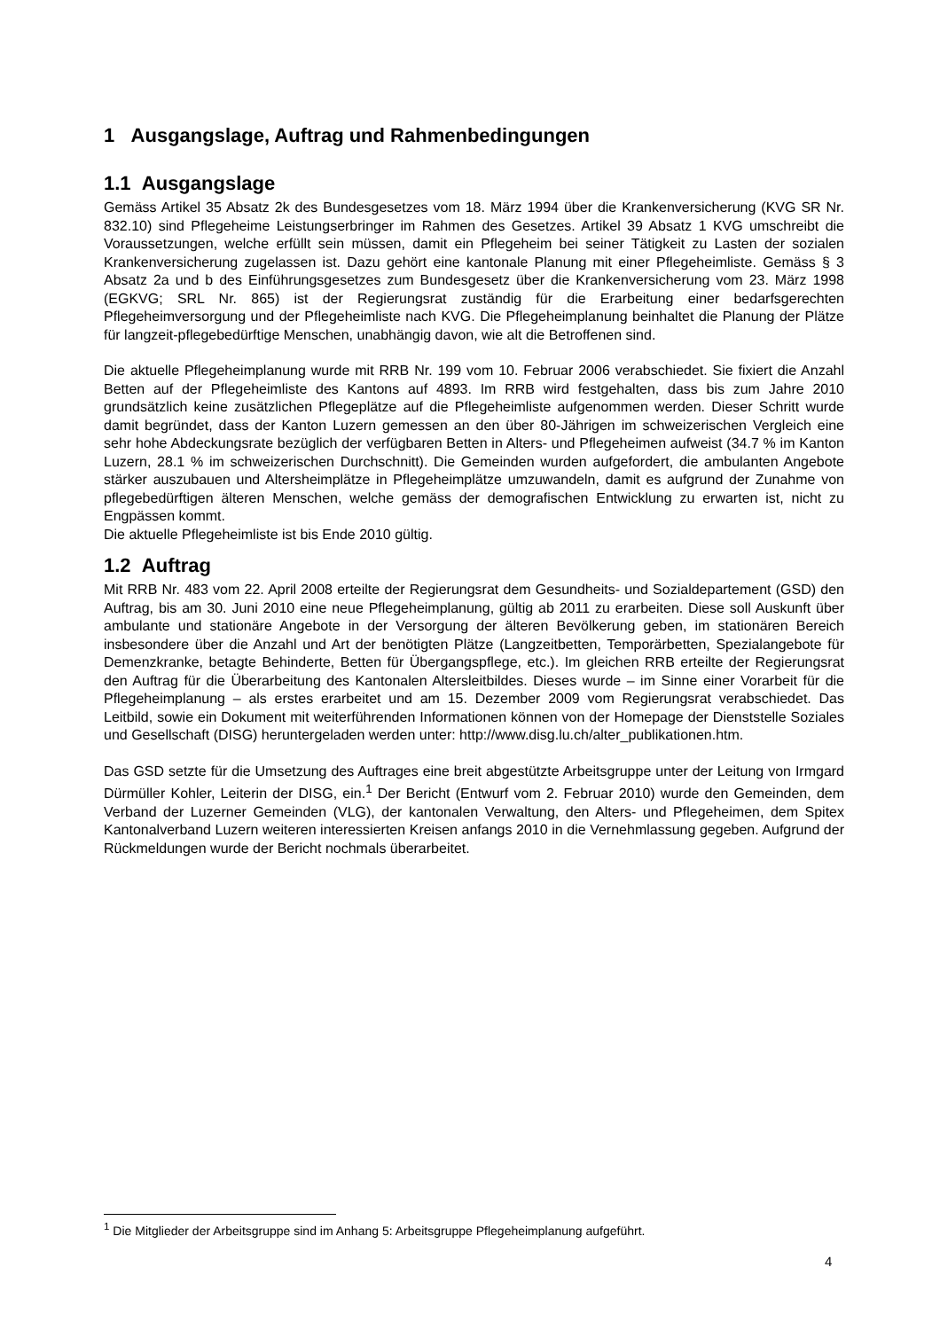1 Ausgangslage, Auftrag und Rahmenbedingungen
1.1 Ausgangslage
Gemäss Artikel 35 Absatz 2k des Bundesgesetzes vom 18. März 1994 über die Krankenversicherung (KVG SR Nr. 832.10) sind Pflegeheime Leistungserbringer im Rahmen des Gesetzes. Artikel 39 Absatz 1 KVG umschreibt die Voraussetzungen, welche erfüllt sein müssen, damit ein Pflegeheim bei seiner Tätigkeit zu Lasten der sozialen Krankenversicherung zugelassen ist. Dazu gehört eine kantonale Planung mit einer Pflegeheimliste. Gemäss § 3 Absatz 2a und b des Einführungsgesetzes zum Bundesgesetz über die Krankenversicherung vom 23. März 1998 (EGKVG; SRL Nr. 865) ist der Regierungsrat zuständig für die Erarbeitung einer bedarfsgerechten Pflegeheimversorgung und der Pflegeheimliste nach KVG. Die Pflegeheimplanung beinhaltet die Planung der Plätze für langzeit-pflegebedürftige Menschen, unabhängig davon, wie alt die Betroffenen sind.
Die aktuelle Pflegeheimplanung wurde mit RRB Nr. 199 vom 10. Februar 2006 verabschiedet. Sie fixiert die Anzahl Betten auf der Pflegeheimliste des Kantons auf 4893. Im RRB wird festgehalten, dass bis zum Jahre 2010 grundsätzlich keine zusätzlichen Pflegeplätze auf die Pflegeheimliste aufgenommen werden. Dieser Schritt wurde damit begründet, dass der Kanton Luzern gemessen an den über 80-Jährigen im schweizerischen Vergleich eine sehr hohe Abdeckungsrate bezüglich der verfügbaren Betten in Alters- und Pflegeheimen aufweist (34.7 % im Kanton Luzern, 28.1 % im schweizerischen Durchschnitt). Die Gemeinden wurden aufgefordert, die ambulanten Angebote stärker auszubauen und Altersheimplätze in Pflegeheimplätze umzuwandeln, damit es aufgrund der Zunahme von pflegebedürftigen älteren Menschen, welche gemäss der demografischen Entwicklung zu erwarten ist, nicht zu Engpässen kommt.
Die aktuelle Pflegeheimliste ist bis Ende 2010 gültig.
1.2 Auftrag
Mit RRB Nr. 483 vom 22. April 2008 erteilte der Regierungsrat dem Gesundheits- und Sozialdepartement (GSD) den Auftrag, bis am 30. Juni 2010 eine neue Pflegeheimplanung, gültig ab 2011 zu erarbeiten. Diese soll Auskunft über ambulante und stationäre Angebote in der Versorgung der älteren Bevölkerung geben, im stationären Bereich insbesondere über die Anzahl und Art der benötigten Plätze (Langzeitbetten, Temporärbetten, Spezialangebote für Demenzkranke, betagte Behinderte, Betten für Übergangspflege, etc.). Im gleichen RRB erteilte der Regierungsrat den Auftrag für die Überarbeitung des Kantonalen Altersleitbildes. Dieses wurde – im Sinne einer Vorarbeit für die Pflegeheimplanung – als erstes erarbeitet und am 15. Dezember 2009 vom Regierungsrat verabschiedet. Das Leitbild, sowie ein Dokument mit weiterführenden Informationen können von der Homepage der Dienststelle Soziales und Gesellschaft (DISG) heruntergeladen werden unter: http://www.disg.lu.ch/alter_publikationen.htm.
Das GSD setzte für die Umsetzung des Auftrages eine breit abgestützte Arbeitsgruppe unter der Leitung von Irmgard Dürmüller Kohler, Leiterin der DISG, ein.<sup>1</sup> Der Bericht (Entwurf vom 2. Februar 2010) wurde den Gemeinden, dem Verband der Luzerner Gemeinden (VLG), der kantonalen Verwaltung, den Alters- und Pflegeheimen, dem Spitex Kantonalverband Luzern weiteren interessierten Kreisen anfangs 2010 in die Vernehmlassung gegeben. Aufgrund der Rückmeldungen wurde der Bericht nochmals überarbeitet.
<sup>1</sup> Die Mitglieder der Arbeitsgruppe sind im Anhang 5: Arbeitsgruppe Pflegeheimplanung aufgeführt.
4